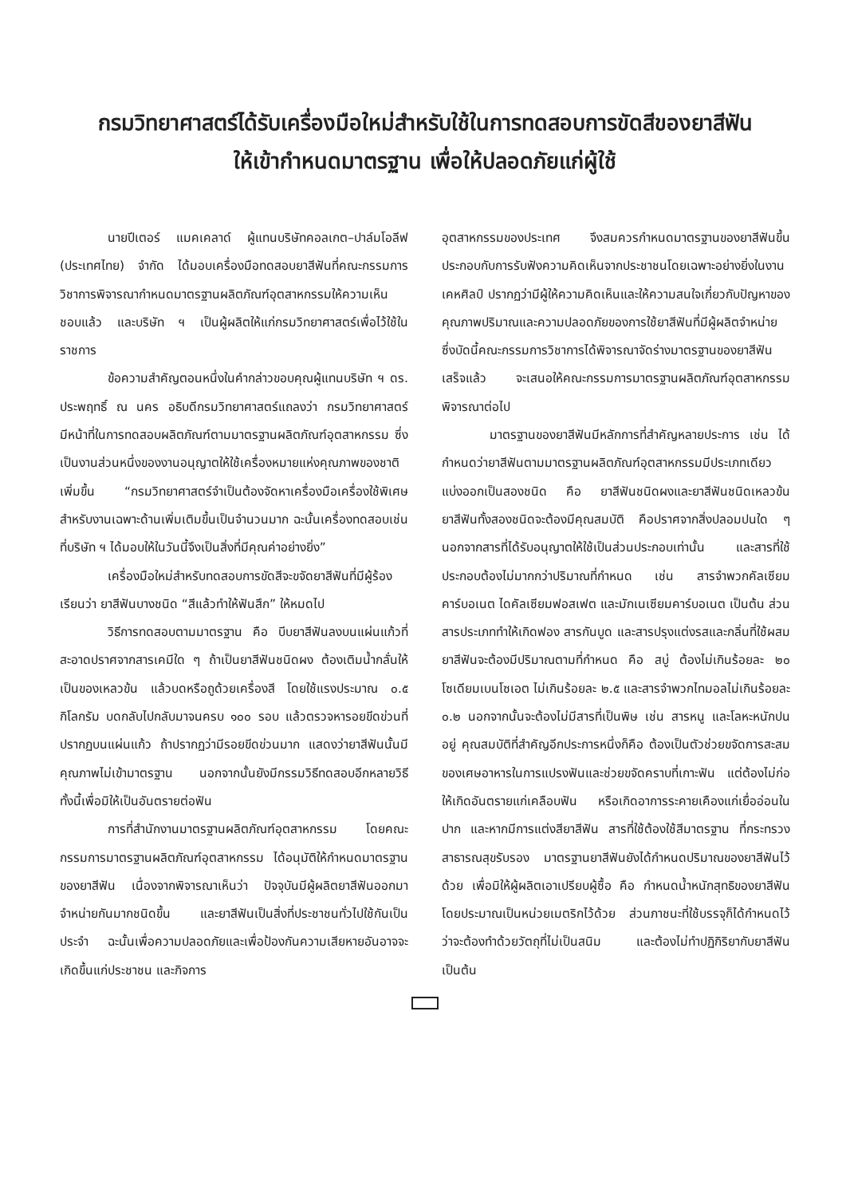กรมวิทยาศาสตร์ได้รับเครื่องมือใหม่สำหรับใช้ในการทดสอบการขัดสีของยาสีฟัน
ให้เข้ากำหนดมาตรฐาน เพื่อให้ปลอดภัยแก่ผู้ใช้
นายปีเตอร์ แมคเคลาด์ ผู้แทนบริษัทคอลเกต–ปาล์มโอลีฟ (ประเทศไทย) จำกัด ได้มอบเครื่องมือทดสอบยาสีฟันที่คณะกรรมการวิชาการพิจารณากำหนดมาตรฐานผลิตภัณฑ์อุตสาหกรรมให้ความเห็นชอบแล้ว และบริษัท ฯ เป็นผู้ผลิตให้แก่กรมวิทยาศาสตร์เพื่อไว้ใช้ในราชการ
ข้อความสำคัญตอนหนึ่งในคำกล่าวขอบคุณผู้แทนบริษัท ฯ ดร. ประพฤทธิ์ ณ นคร อธิบดีกรมวิทยาศาสตร์แถลงว่า กรมวิทยาศาสตร์มีหน้าที่ในการทดสอบผลิตภัณฑ์ตามมาตรฐานผลิตภัณฑ์อุตสาหกรรม ซึ่งเป็นงานส่วนหนึ่งของงานอนุญาตให้ใช้เครื่องหมายแห่งคุณภาพของชาติเพิ่มขึ้น “กรมวิทยาศาสตร์จำเป็นต้องจัดหาเครื่องมือเครื่องใช้พิเศษสำหรับงานเฉพาะด้านเพิ่มเติมขึ้นเป็นจำนวนมาก ฉะนั้นเครื่องทดสอบเช่นที่บริษัท ฯ ได้มอบให้ในวันนี้จึงเป็นสิ่งที่มีคุณค่าอย่างยิ่ง”
เครื่องมือใหม่สำหรับทดสอบการขัดสีจะขจัดยาสีฟันที่มีผู้ร้องเรียนว่า ยาสีฟันบางชนิด “สีแล้วทำให้ฟันสึก” ให้หมดไป
วิธีการทดสอบตามมาตรฐาน คือ บีบยาสีฟันลงบนแผ่นแก้วที่สะอาดปราศจากสารเคมีใด ๆ ถ้าเป็นยาสีฟันชนิดผง ต้องเติมน้ำกลั่นให้เป็นของเหลวข้น แล้วบดหรือถูด้วยเครื่องสี โดยใช้แรงประมาณ ๐.๕ กิโลกรัม บดกลับไปกลับมาจนครบ ๑๐๐ รอบ แล้วตรวจหารอยขีดข่วนที่ปรากฏบนแผ่นแก้ว ถ้าปรากฏว่ามีรอยขีดข่วนมาก แสดงว่ายาสีฟันนั้นมีคุณภาพไม่เข้ามาตรฐาน นอกจากนั้นยังมีกรรมวิธีทดสอบอีกหลายวิธี ทั้งนี้เพื่อมิให้เป็นอันตรายต่อฟัน
การที่สำนักงานมาตรฐานผลิตภัณฑ์อุตสาหกรรม โดยคณะกรรมการมาตรฐานผลิตภัณฑ์อุตสาหกรรม ได้อนุมัติให้กำหนดมาตรฐานของยาสีฟัน เนื่องจากพิจารณาเห็นว่า ปัจจุบันมีผู้ผลิตยาสีฟันออกมาจำหน่ายกันมากชนิดขึ้น และยาสีฟันเป็นสิ่งที่ประชาชนทั่วไปใช้กันเป็นประจำ ฉะนั้นเพื่อความปลอดภัยและเพื่อป้องกันความเสียหายอันอาจจะเกิดขึ้นแก่ประชาชน และกิจการ
อุตสาหกรรมของประเทศ จึงสมควรกำหนดมาตรฐานของยาสีฟันขึ้นประกอบกับการรับฟังความคิดเห็นจากประชาชนโดยเฉพาะอย่างยิ่งในงานเคหศิลป์ ปรากฏว่ามีผู้ให้ความคิดเห็นและให้ความสนใจเกี่ยวกับปัญหาของคุณภาพปริมาณและความปลอดภัยของการใช้ยาสีฟันที่มีผู้ผลิตจำหน่าย ซึ่งบัดนี้คณะกรรมการวิชาการได้พิจารณาจัดร่างมาตรฐานของยาสีฟันเสร็จแล้ว จะเสนอให้คณะกรรมการมาตรฐานผลิตภัณฑ์อุตสาหกรรมพิจารณาต่อไป
มาตรฐานของยาสีฟันมีหลักการที่สำคัญหลายประการ เช่น ได้กำหนดว่ายาสีฟันตามมาตรฐานผลิตภัณฑ์อุตสาหกรรมมีประเภทเดียว แบ่งออกเป็นสองชนิด คือ ยาสีฟันชนิดผงและยาสีฟันชนิดเหลวข้น ยาสีฟันทั้งสองชนิดจะต้องมีคุณสมบัติ คือปราศจากสิ่งปลอมปนใด ๆ นอกจากสารที่ได้รับอนุญาตให้ใช้เป็นส่วนประกอบเท่านั้น และสารที่ใช้ประกอบต้องไม่มากกว่าปริมาณที่กำหนด เช่น สารจำพวกคัลเซียมคาร์บอเนต ไดคัลเซียมฟอสเฟต และมักเนเซียมคาร์บอเนต เป็นต้น ส่วนสารประเภททำให้เกิดฟอง สารกันบูด และสารปรุงแต่งรสและกลิ่นที่ใช้ผสมยาสีฟันจะต้องมีปริมาณตามที่กำหนด คือ สบู่ ต้องไม่เกินร้อยละ ๒๐ โซเดียมเบนโซเอต ไม่เกินร้อยละ ๒.๕ และสารจำพวกไทมอลไม่เกินร้อยละ ๐.๒ นอกจากนั้นจะต้องไม่มีสารที่เป็นพิษ เช่น สารหนู และโลหะหนักปนอยู่ คุณสมบัติที่สำคัญอีกประการหนึ่งก็คือ ต้องเป็นตัวช่วยขจัดการสะสมของเศษอาหารในการแปรงฟันและช่วยขจัดคราบที่เกาะฟัน แต่ต้องไม่ก่อให้เกิดอันตรายแก่เคลือบฟัน หรือเกิดอาการระคายเคืองแก่เยื่ออ่อนในปาก และหากมีการแต่งสียาสีฟัน สารที่ใช้ต้องใช้สีมาตรฐาน ที่กระทรวงสาธารณสุขรับรอง มาตรฐานยาสีฟันยังได้กำหนดปริมาณของยาสีฟันไว้ด้วย เพื่อมิให้ผู้ผลิตเอาเปรียบผู้ซื้อ คือ กำหนดน้ำหนักสุทธิของยาสีฟัน โดยประมาณเป็นหน่วยเมตริกไว้ด้วย ส่วนภาชนะที่ใช้บรรจุก็ได้กำหนดไว้ว่าจะต้องทำด้วยวัตถุที่ไม่เป็นสนิม และต้องไม่ทำปฏิกิริยากับยาสีฟัน เป็นต้น